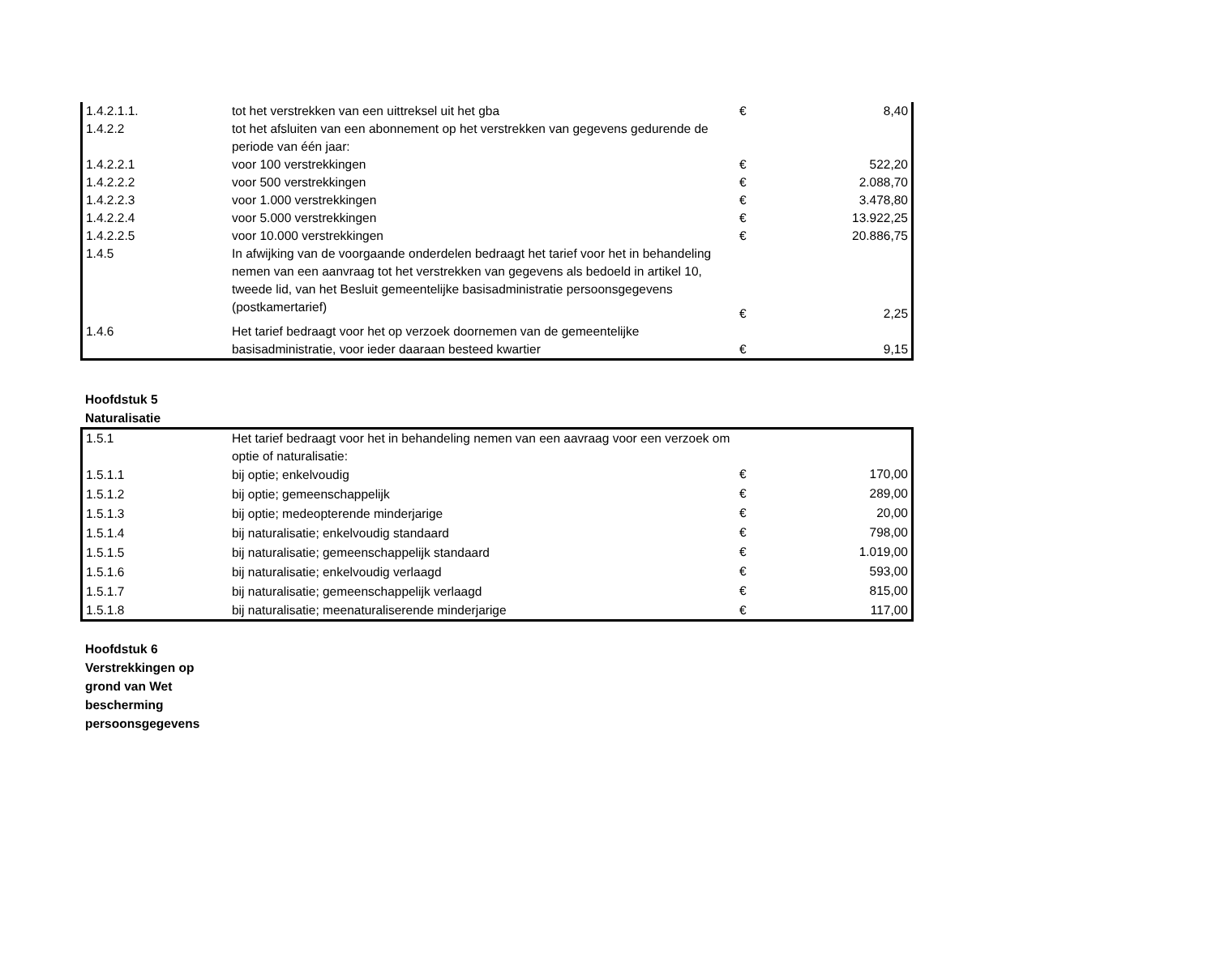| 1.4.2.1.1. | tot het verstrekken van een uittreksel uit het gba | € | 8,40 |
| 1.4.2.2 | tot het afsluiten van een abonnement op het verstrekken van gegevens gedurende de periode van één jaar: | | |
| 1.4.2.2.1 | voor 100 verstrekkingen | € | 522,20 |
| 1.4.2.2.2 | voor 500 verstrekkingen | € | 2.088,70 |
| 1.4.2.2.3 | voor 1.000 verstrekkingen | € | 3.478,80 |
| 1.4.2.2.4 | voor 5.000 verstrekkingen | € | 13.922,25 |
| 1.4.2.2.5 | voor 10.000 verstrekkingen | € | 20.886,75 |
| 1.4.5 | In afwijking van de voorgaande onderdelen bedraagt het tarief voor het in behandeling nemen van een aanvraag tot het verstrekken van gegevens als bedoeld in artikel 10, tweede lid, van het Besluit gemeentelijke basisadministratie persoonsgegevens (postkamertarief) | € | 2,25 |
| 1.4.6 | Het tarief bedraagt voor het op verzoek doornemen van de gemeentelijke basisadministratie, voor ieder daaraan besteed kwartier | € | 9,15 |
Hoofdstuk 5
Naturalisatie
| 1.5.1 | Het tarief bedraagt voor het in behandeling nemen van een aavraag voor een verzoek om optie of naturalisatie: | | |
| 1.5.1.1 | bij optie; enkelvoudig | € | 170,00 |
| 1.5.1.2 | bij optie; gemeenschappelijk | € | 289,00 |
| 1.5.1.3 | bij optie; medeopterende minderjarige | € | 20,00 |
| 1.5.1.4 | bij naturalisatie; enkelvoudig standaard | € | 798,00 |
| 1.5.1.5 | bij naturalisatie; gemeenschappelijk standaard | € | 1.019,00 |
| 1.5.1.6 | bij naturalisatie; enkelvoudig verlaagd | € | 593,00 |
| 1.5.1.7 | bij naturalisatie; gemeenschappelijk verlaagd | € | 815,00 |
| 1.5.1.8 | bij naturalisatie; meenaturaliserende minderjarige | € | 117,00 |
Hoofdstuk 6
Verstrekkingen op
grond van Wet
bescherming
persoonsgegevens